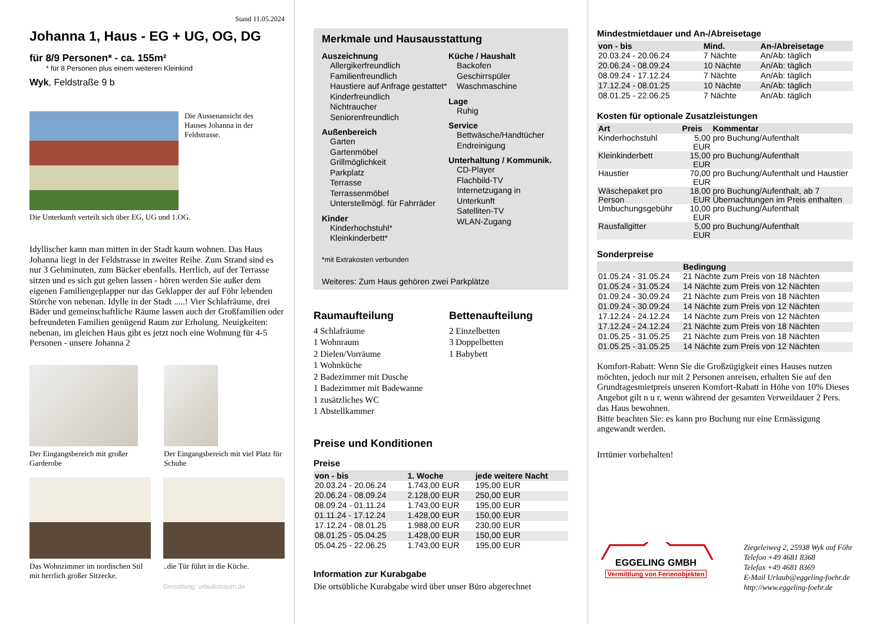Stand 11.05.2024
Johanna 1, Haus - EG + UG, OG, DG
für 8/9 Personen* - ca. 155m²
* für 8 Personen plus einem weiteren Kleinkind
Wyk, Feldstraße 9 b
Die Aussenansicht des Hauses Johanna in der Feldstrasse.
Die Unterkunft verteilt sich über EG, UG und 1.OG.
Idyllischer kann man mitten in der Stadt kaum wohnen. Das Haus Johanna liegt in der Feldstrasse in zweiter Reihe. Zum Strand sind es nur 3 Gehminuten, zum Bäcker ebenfalls. Herrlich, auf der Terrasse sitzen und es sich gut gehen lassen - hören werden Sie außer dem eigenen Familiengeplapper nur das Geklapper der auf Föhr lebenden Störche von nebenan. Idylle in der Stadt .....! Vier Schlafräume, drei Bäder und gemeinschaftliche Räume lassen auch der Großfamilien oder befreundeten Familien genügend Raum zur Erholung. Neuigkeiten: nebenan, im gleichen Haus gibt es jetzt noch eine Wohnung für 4-5 Personen - unsere Johanna 2
Der Eingangsbereich mit großer Garderobe
Der Eingangsbereich mit viel Platz für Schuhe
Das Wohnzimmer im nordischen Stil mit herrlich großer Sitzecke.
..die Tür führt in die Küche.
Gestaltung: urlaubstraum.de
Merkmale und Hausausstattung
Auszeichnung
Allergikerfreundlich
Familienfreundlich
Haustiere auf Anfrage gestattet*
Kinderfreundlich
Nichtraucher
Seniorenfreundlich
Außenbereich
Garten
Gartenmöbel
Grillmöglichkeit
Parkplatz
Terrasse
Terrassenmöbel
Unterstellmögl. für Fahrräder
Kinder
Kinderhochstuhl*
Kleinkinderbett*
Küche / Haushalt
Backofen
Geschirrspüler
Waschmaschine
Lage
Ruhig
Service
Bettwäsche/Handtücher
Endreinigung
Unterhaltung / Kommunik.
CD-Player
Flachbild-TV
Internetzugang in Unterkunft
Satelliten-TV
WLAN-Zugang
*mit Extrakosten verbunden
Weiteres: Zum Haus gehören zwei Parkplätze
Raumaufteilung
4 Schlafräume
1 Wohnraum
2 Dielen/Vorräume
1 Wohnküche
2 Badezimmer mit Dusche
1 Badezimmer mit Badewanne
1 zusätzliches WC
1 Abstellkammer
Bettenaufteilung
2 Einzelbetten
3 Doppelbetten
1 Babybett
Preise und Konditionen
Preise
| von - bis | 1. Woche | jede weitere Nacht |
| --- | --- | --- |
| 20.03.24 - 20.06.24 | 1.743,00 EUR | 195,00 EUR |
| 20.06.24 - 08.09.24 | 2.128,00 EUR | 250,00 EUR |
| 08.09.24 - 01.11.24 | 1.743,00 EUR | 195,00 EUR |
| 01.11.24 - 17.12.24 | 1.428,00 EUR | 150,00 EUR |
| 17.12.24 - 08.01.25 | 1.988,00 EUR | 230,00 EUR |
| 08.01.25 - 05.04.25 | 1.428,00 EUR | 150,00 EUR |
| 05.04.25 - 22.06.25 | 1.743,00 EUR | 195,00 EUR |
Information zur Kurabgabe
Die ortsübliche Kurabgabe wird über unser Büro abgerechnet
Mindestmietdauer und An-/Abreisetage
| von - bis | Mind. | An-/Abreisetage |
| --- | --- | --- |
| 20.03.24 - 20.06.24 | 7 Nächte | An/Ab: täglich |
| 20.06.24 - 08.09.24 | 10 Nächte | An/Ab: täglich |
| 08.09.24 - 17.12.24 | 7 Nächte | An/Ab: täglich |
| 17.12.24 - 08.01.25 | 10 Nächte | An/Ab: täglich |
| 08.01.25 - 22.06.25 | 7 Nächte | An/Ab: täglich |
Kosten für optionale Zusatzleistungen
| Art | Preis | Kommentar |
| --- | --- | --- |
| Kinderhochstuhl | 5,00 EUR | pro Buchung/Aufenthalt |
| Kleinkinderbett | 15,00 EUR | pro Buchung/Aufenthalt |
| Haustier | 70,00 EUR | pro Buchung/Aufenthalt und Haustier |
| Wäschepaket pro Person | 18,00 EUR | pro Buchung/Aufenthalt, ab 7 Übernachtungen im Preis enthalten |
| Umbuchungsgebühr | 10,00 EUR | pro Buchung/Aufenthalt |
| Rausfallgitter | 5,00 EUR | pro Buchung/Aufenthalt |
Sonderpreise
| | Bedingung |
| --- | --- |
| 01.05.24 - 31.05.24 | 21 Nächte zum Preis von 18 Nächten |
| 01.05.24 - 31.05.24 | 14 Nächte zum Preis von 12 Nächten |
| 01.09.24 - 30.09.24 | 21 Nächte zum Preis von 18 Nächten |
| 01.09.24 - 30.09.24 | 14 Nächte zum Preis von 12 Nächten |
| 17.12.24 - 24.12.24 | 14 Nächte zum Preis von 12 Nächten |
| 17.12.24 - 24.12.24 | 21 Nächte zum Preis von 18 Nächten |
| 01.05.25 - 31.05.25 | 21 Nächte zum Preis von 18 Nächten |
| 01.05.25 - 31.05.25 | 14 Nächte zum Preis von 12 Nächten |
Komfort-Rabatt: Wenn Sie die Großzügigkeit eines Hauses nutzen möchten, jedoch nur mit 2 Personen anreisen, erhalten Sie auf den Grundtagesmietpreis unseren Komfort-Rabatt in Höhe von 10% Dieses Angebot gilt n u r, wenn während der gesamten Verweildauer 2 Pers. das Haus bewohnen.
Bitte beachten Sie: es kann pro Buchung nur eine Ermässigung angewandt werden.
Irrtümer vorbehalten!
EGGELING GMBH
Vermittlung von Ferienobjekten
Ziegeleiweg 2, 25938 Wyk auf Föhr
Telefon +49 4681 8368
Telefax +49 4681 8369
E-Mail Urlaub@eggeling-foehr.de
http://www.eggeling-foehr.de